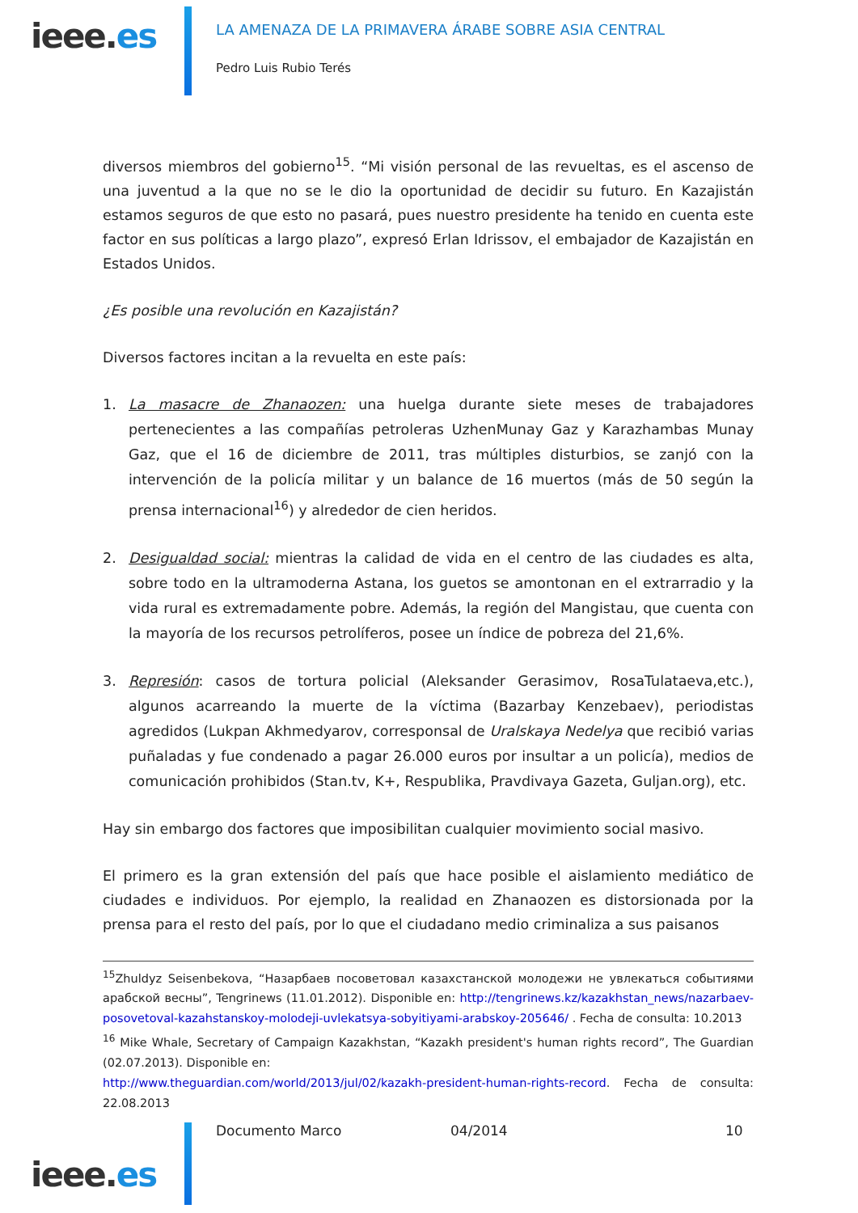ieee.es
LA AMENAZA DE LA PRIMAVERA ÁRABE SOBRE ASIA CENTRAL
Pedro Luis Rubio Terés
diversos miembros del gobierno<sup>15</sup>. “Mi visión personal de las revueltas, es el ascenso de una juventud a la que no se le dio la oportunidad de decidir su futuro. En Kazajistán estamos seguros de que esto no pasará, pues nuestro presidente ha tenido en cuenta este factor en sus políticas a largo plazo”, expresó Erlan Idrissov, el embajador de Kazajistán en Estados Unidos.
¿Es posible una revolución en Kazajistán?
Diversos factores incitan a la revuelta en este país:
1. La masacre de Zhanaozen: una huelga durante siete meses de trabajadores pertenecientes a las compañías petroleras UzhenMunay Gaz y Karazhambas Munay Gaz, que el 16 de diciembre de 2011, tras múltiples disturbios, se zanjó con la intervención de la policía militar y un balance de 16 muertos (más de 50 según la prensa internacional<sup>16</sup>) y alrededor de cien heridos.
2. Desigualdad social: mientras la calidad de vida en el centro de las ciudades es alta, sobre todo en la ultramoderna Astana, los guetos se amontonan en el extrarradio y la vida rural es extremadamente pobre. Además, la región del Mangistau, que cuenta con la mayoría de los recursos petrolíferos, posee un índice de pobreza del 21,6%.
3. Represión: casos de tortura policial (Aleksander Gerasimov, RosaTulataeva,etc.), algunos acarreando la muerte de la víctima (Bazarbay Kenzebaev), periodistas agredidos (Lukpan Akhmedyarov, corresponsal de Uralskaya Nedelya que recibió varias puñaladas y fue condenado a pagar 26.000 euros por insultar a un policía), medios de comunicación prohibidos (Stan.tv, K+, Respublika, Pravdivaya Gazeta, Guljan.org), etc.
Hay sin embargo dos factores que imposibilitan cualquier movimiento social masivo.
El primero es la gran extensión del país que hace posible el aislamiento mediático de ciudades e individuos. Por ejemplo, la realidad en Zhanaozen es distorsionada por la prensa para el resto del país, por lo que el ciudadano medio criminaliza a sus paisanos
<sup>15</sup> Zhuldyz Seisenbekova, “Назарбаев посоветовал казахстанской молодежи не увлекаться событиями арабской весны”, Tengrinews (11.01.2012). Disponible en: http://tengrinews.kz/kazakhstan_news/nazarbaev-posovetoval-kazahstanskoy-molodeji-uvlekatsya-sobyitiyami-arabskoy-205646/ . Fecha de consulta: 10.2013
<sup>16</sup> Mike Whale, Secretary of Campaign Kazakhstan, “Kazakh president's human rights record”, The Guardian (02.07.2013). Disponible en:
http://www.theguardian.com/world/2013/jul/02/kazakh-president-human-rights-record. Fecha de consulta: 22.08.2013
ieee.es
Documento Marco 04/2014 10